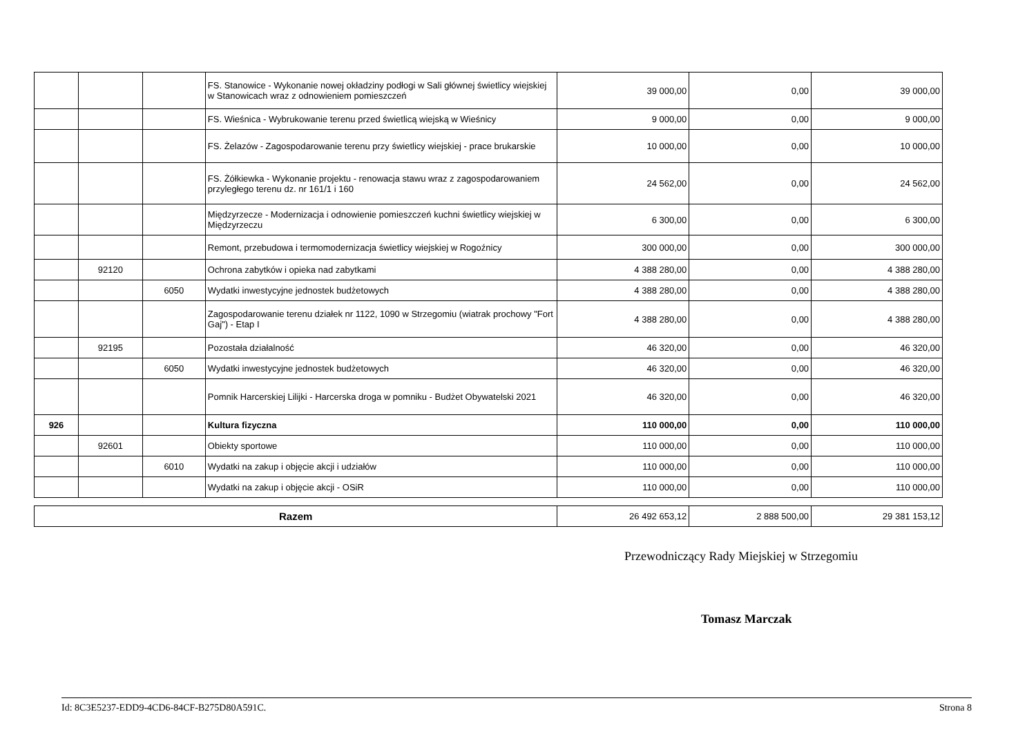| | | | FS. Stanowice - Wykonanie nowej okładziny podłogi w Sali głównej świetlicy wiejskiej w Stanowicach wraz z odnowieniem pomieszczeń | 39 000,00 | 0,00 | 39 000,00 |
| | | | FS. Wieśnica - Wybrukowanie terenu przed świetlicą wiejską w Wieśnicy | 9 000,00 | 0,00 | 9 000,00 |
| | | | FS. Żelazów - Zagospodarowanie terenu przy świetlicy wiejskiej - prace brukarskie | 10 000,00 | 0,00 | 10 000,00 |
| | | | FS. Żółkiewka - Wykonanie projektu - renowacja stawu wraz z zagospodarowaniem przyległego terenu dz. nr 161/1 i 160 | 24 562,00 | 0,00 | 24 562,00 |
| | | | Międzyrzecze - Modernizacja i odnowienie pomieszczeń kuchni świetlicy wiejskiej w Międzyrzeczu | 6 300,00 | 0,00 | 6 300,00 |
| | | | Remont, przebudowa i termomodernizacja świetlicy wiejskiej w Rogoźnicy | 300 000,00 | 0,00 | 300 000,00 |
| | 92120 | | Ochrona zabytków i opieka nad zabytkami | 4 388 280,00 | 0,00 | 4 388 280,00 |
| | | 6050 | Wydatki inwestycyjne jednostek budżetowych | 4 388 280,00 | 0,00 | 4 388 280,00 |
| | | | Zagospodarowanie terenu działek nr 1122, 1090 w Strzegomiu (wiatrak prochowy "Fort Gaj") - Etap I | 4 388 280,00 | 0,00 | 4 388 280,00 |
| | 92195 | | Pozostała działalność | 46 320,00 | 0,00 | 46 320,00 |
| | | 6050 | Wydatki inwestycyjne jednostek budżetowych | 46 320,00 | 0,00 | 46 320,00 |
| | | | Pomnik Harcerskiej Lilijki - Harcerska droga w pomniku - Budżet Obywatelski 2021 | 46 320,00 | 0,00 | 46 320,00 |
| 926 | | | Kultura fizyczna | 110 000,00 | 0,00 | 110 000,00 |
| | 92601 | | Obiekty sportowe | 110 000,00 | 0,00 | 110 000,00 |
| | | 6010 | Wydatki na zakup i objęcie akcji i udziałów | 110 000,00 | 0,00 | 110 000,00 |
| | | | Wydatki na zakup i objęcie akcji - OSiR | 110 000,00 | 0,00 | 110 000,00 |
| Razem | 26 492 653,12 | 2 888 500,00 | 29 381 153,12 |
Przewodniczący Rady Miejskiej w Strzegomiu
Tomasz Marczak
Id: 8C3E5237-EDD9-4CD6-84CF-B275D80A591C. Strona 8